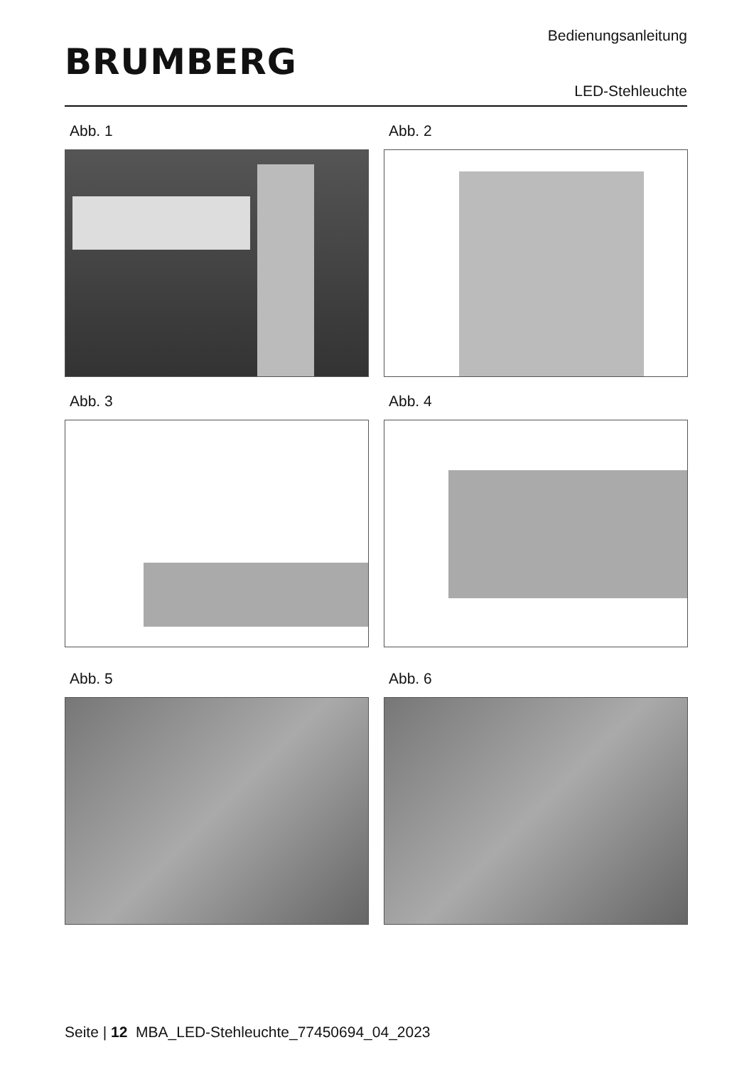BRUMBERG
Bedienungsanleitung
LED-Stehleuchte
Abb. 1
Abb. 2
Abb. 3
Abb. 4
Abb. 5
Abb. 6
Seite | 12 MBA_LED-Stehleuchte_77450694_04_2023